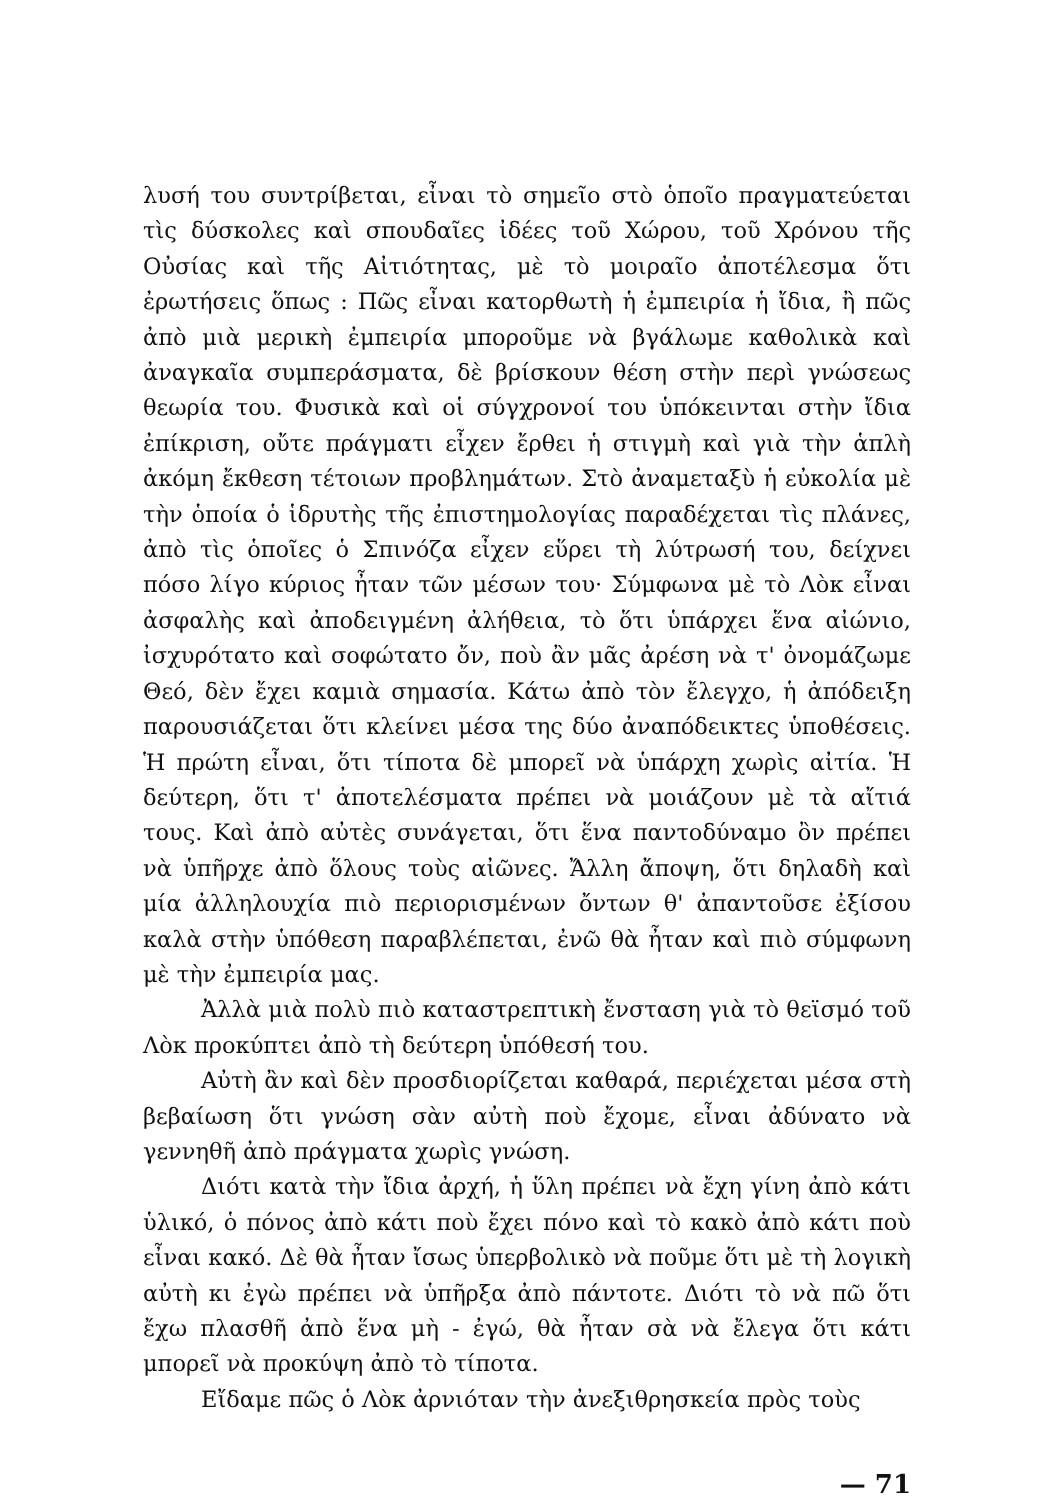λυσή του συντρίβεται, εἶναι τὸ σημεῖο στὸ ὁποῖο πραγματεύεται τὶς δύσκολες καὶ σπουδαῖες ἰδέες τοῦ Χώρου, τοῦ Χρόνου τῆς Οὐσίας καὶ τῆς Αἰτιότητας, μὲ τὸ μοιραῖο ἀποτέλεσμα ὅτι ἐρωτήσεις ὅπως : Πῶς εἶναι κατορθωτὴ ἡ ἐμπειρία ἡ ἴδια, ἢ πῶς ἀπὸ μιὰ μερικὴ ἐμπειρία μποροῦμε νὰ βγάλωμε καθολικὰ καὶ ἀναγκαῖα συμπεράσματα, δὲ βρίσκουν θέση στὴν περὶ γνώσεως θεωρία του. Φυσικὰ καὶ οἱ σύγχρονοί του ὑπόκεινται στὴν ἴδια ἐπίκριση, οὔτε πράγματι εἶχεν ἔρθει ἡ στιγμὴ καὶ γιὰ τὴν ἁπλὴ ἀκόμη ἔκθεση τέτοιων προβλημάτων. Στὸ ἀναμεταξὺ ἡ εὐκολία μὲ τὴν ὁποία ὁ ἱδρυτὴς τῆς ἐπιστημολογίας παραδέχεται τὶς πλάνες, ἀπὸ τὶς ὁποῖες ὁ Σπινόζα εἶχεν εὕρει τὴ λύτρωσή του, δείχνει πόσο λίγο κύριος ἦταν τῶν μέσων του· Σύμφωνα μὲ τὸ Λὸκ εἶναι ἀσφαλὴς καὶ ἀποδειγμένη ἀλήθεια, τὸ ὅτι ὑπάρχει ἕνα αἰώνιο, ἰσχυρότατο καὶ σοφώτατο ὄν, ποὺ ἂν μᾶς ἀρέση νὰ τ' ὀνομάζωμε Θεό, δὲν ἔχει καμιὰ σημασία. Κάτω ἀπὸ τὸν ἔλεγχο, ἡ ἀπόδειξη παρουσιάζεται ὅτι κλείνει μέσα της δύο ἀναπόδεικτες ὑποθέσεις. Ἡ πρώτη εἶναι, ὅτι τίποτα δὲ μπορεῖ νὰ ὑπάρχη χωρὶς αἰτία. Ἡ δεύτερη, ὅτι τ' ἀποτελέσματα πρέπει νὰ μοιάζουν μὲ τὰ αἴτιά τους. Καὶ ἀπὸ αὐτὲς συνάγεται, ὅτι ἕνα παντοδύναμο ὂν πρέπει νὰ ὑπῆρχε ἀπὸ ὅλους τοὺς αἰῶνες. Ἄλλη ἄποψη, ὅτι δηλαδὴ καὶ μία ἀλληλουχία πιὸ περιορισμένων ὄντων θ' ἀπαντοῦσε ἐξίσου καλὰ στὴν ὑπόθεση παραβλέπεται, ἐνῶ θὰ ἦταν καὶ πιὸ σύμφωνη μὲ τὴν ἐμπειρία μας.
Ἀλλὰ μιὰ πολὺ πιὸ καταστρεπτικὴ ἔνσταση γιὰ τὸ θεϊσμό τοῦ Λὸκ προκύπτει ἀπὸ τὴ δεύτερη ὑπόθεσή του.
Αὐτὴ ἂν καὶ δὲν προσδιορίζεται καθαρά, περιέχεται μέσα στὴ βεβαίωση ὅτι γνώση σὰν αὐτὴ ποὺ ἔχομε, εἶναι ἀδύνατο νὰ γεννηθῆ ἀπὸ πράγματα χωρὶς γνώση.
Διότι κατὰ τὴν ἴδια ἀρχή, ἡ ὕλη πρέπει νὰ ἔχη γίνη ἀπὸ κάτι ὑλικό, ὁ πόνος ἀπὸ κάτι ποὺ ἔχει πόνο καὶ τὸ κακὸ ἀπὸ κάτι ποὺ εἶναι κακό. Δὲ θὰ ἦταν ἴσως ὑπερβολικὸ νὰ ποῦμε ὅτι μὲ τὴ λογικὴ αὐτὴ κι ἐγὼ πρέπει νὰ ὑπῆρξα ἀπὸ πάντοτε. Διότι τὸ νὰ πῶ ὅτι ἔχω πλασθῆ ἀπὸ ἕνα μὴ - ἐγώ, θὰ ἦταν σὰ νὰ ἔλεγα ὅτι κάτι μπορεῖ νὰ προκύψη ἀπὸ τὸ τίποτα.
Εἴδαμε πῶς ὁ Λὸκ ἀρνιόταν τὴν ἀνεξιθρησκεία πρὸς τοὺς
— 71